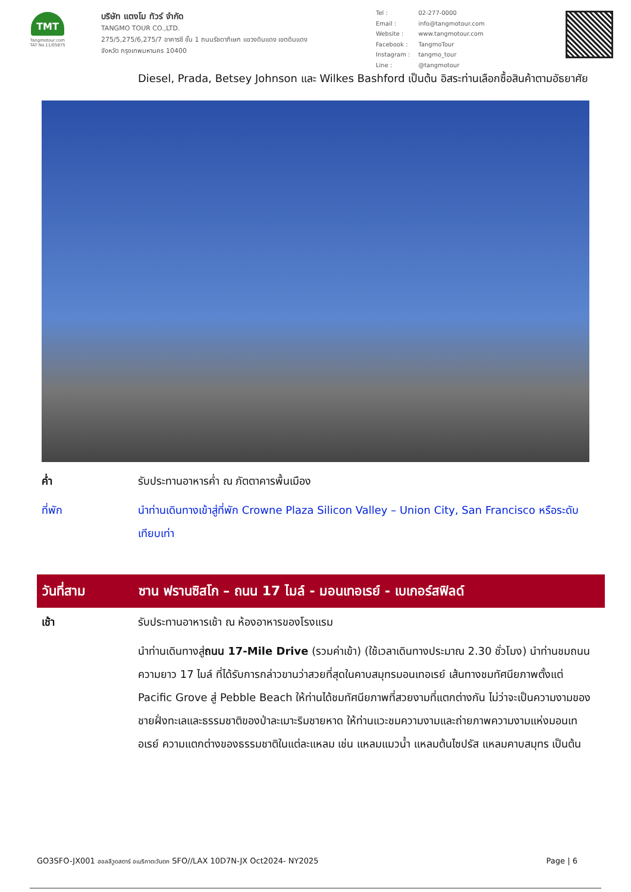TMT
Tangmotour.com
TAT No.11/05875
บริษัท แตงโม ทัวร์ จำกัด
TANGMO TOUR CO.,LTD.
275/5,275/6,275/7 อาคารซี ชั้น 1 ถนนรัชดาภิเษก แขวงดินแดง เขตดินแดง
จังหวัด กรุงเทพมหานคร 10400
| Tel : | 02-277-0000 |
| Email : | info@tangmotour.com |
| Website : | www.tangmotour.com |
| Facebook : | TangmoTour |
| Instagram : | tangmo_tour |
| Line : | @tangmotour |
Diesel, Prada, Betsey Johnson และ Wilkes Bashford เป็นต้น อิสระท่านเลือกซื้อสินค้าตามอัธยาศัย
ค่ำ รับประทานอาหารค่ำ ณ ภัตตาคารพื้นเมือง
ที่พัก นำท่านเดินทางเข้าสู่ที่พัก Crowne Plaza Silicon Valley – Union City, San Francisco หรือระดับเทียบเท่า
วันที่สาม
ซาน ฟรานซิสโก – ถนน 17 ไมล์ - มอนเทอเรย์ - เบเกอร์สฟิลด์
เช้า รับประทานอาหารเช้า ณ ห้องอาหารของโรงแรม
นำท่านเดินทางสู่ถนน 17-Mile Drive (รวมค่าเข้า) (ใช้เวลาเดินทางประมาณ 2.30 ชั่วโมง) นำท่านชมถนนความยาว 17 ไมล์ ที่ได้รับการกล่าวขานว่าสวยที่สุดในคาบสมุทรมอนเทอเรย์ เส้นทางชมทัศนียภาพตั้งแต่ Pacific Grove สู่ Pebble Beach ให้ท่านได้ชมทัศนียภาพที่สวยงามที่แตกต่างกัน ไม่ว่าจะเป็นความงามของชายฝั่งทะเลและธรรมชาติของป่าละเมาะริมชายหาด ให้ท่านแวะชมความงามและถ่ายภาพความงามแห่งมอนเทอเรย์ ความแตกต่างของธรรมชาติในแต่ละแหลม เช่น แหลมแมวน้ำ แหลมต้นไซปรัส แหลมคาบสมุทร เป็นต้น
GO3SFO-JX001 ฮอลลีวูดสตาร์ อเมริกาตะวันตก SFO//LAX 10D7N-JX Oct2024- NY2025
Page | 6